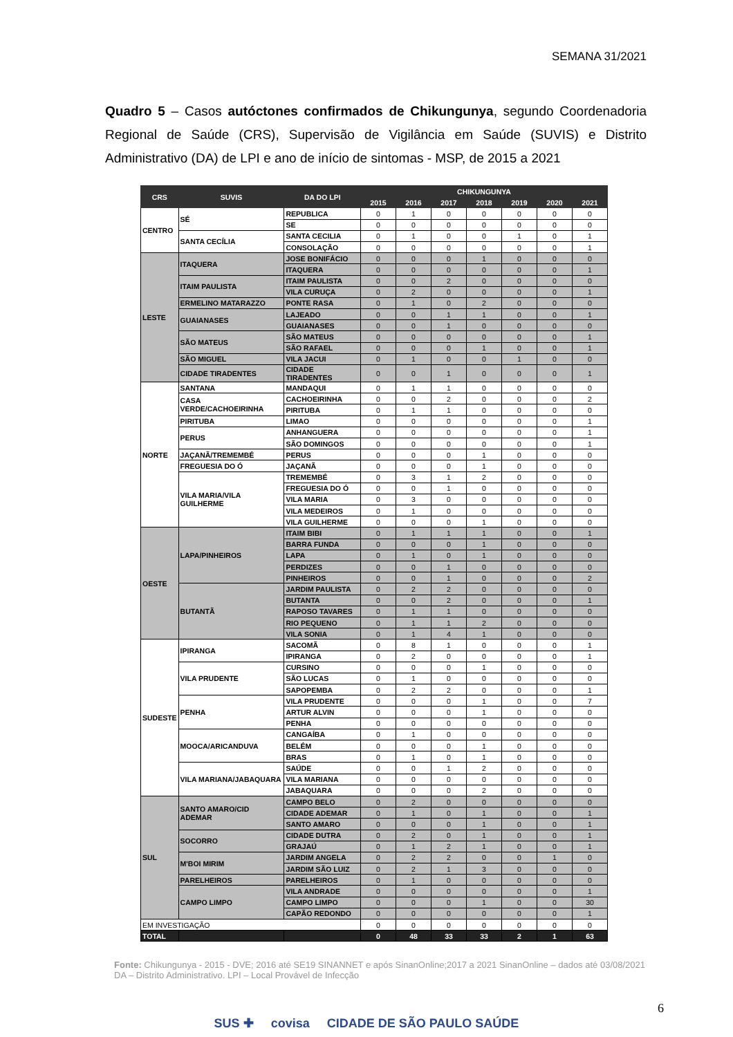SEMANA 31/2021
Quadro 5 – Casos autóctones confirmados de Chikungunya, segundo Coordenadoria Regional de Saúde (CRS), Supervisão de Vigilância em Saúde (SUVIS) e Distrito Administrativo (DA) de LPI e ano de início de sintomas - MSP, de 2015 a 2021
| CRS | SUVIS | DA DO LPI | CHIKUNGUNYA | | | | | | |
| --- | --- | --- | --- | --- | --- | --- | --- | --- | --- |
| | | | 2015 | 2016 | 2017 | 2018 | 2019 | 2020 | 2021 |
| CENTRO | SÉ | REPUBLICA | 0 | 1 | 0 | 0 | 0 | 0 | 0 |
| | | SE | 0 | 0 | 0 | 0 | 0 | 0 | 0 |
| | SANTA CECÍLIA | SANTA CECILIA | 0 | 1 | 0 | 0 | 1 | 0 | 1 |
| | | CONSOLAÇÃO | 0 | 0 | 0 | 0 | 0 | 0 | 1 |
| LESTE | ITAQUERA | JOSE BONIFÁCIO | 0 | 0 | 0 | 1 | 0 | 0 | 0 |
| | | ITAQUERA | 0 | 0 | 0 | 0 | 0 | 0 | 1 |
| | ITAIM PAULISTA | ITAIM PAULISTA | 0 | 0 | 2 | 0 | 0 | 0 | 0 |
| | | VILA CURUÇA | 0 | 2 | 0 | 0 | 0 | 0 | 1 |
| | ERMELINO MATARAZZO | PONTE RASA | 0 | 1 | 0 | 2 | 0 | 0 | 0 |
| | GUAIANASES | LAJEADO | 0 | 0 | 1 | 1 | 0 | 0 | 1 |
| | | GUAIANASES | 0 | 0 | 1 | 0 | 0 | 0 | 0 |
| | SÃO MATEUS | SÃO MATEUS | 0 | 0 | 0 | 0 | 0 | 0 | 1 |
| | | SÃO RAFAEL | 0 | 0 | 0 | 1 | 0 | 0 | 1 |
| | SÃO MIGUEL | VILA JACUI | 0 | 1 | 0 | 0 | 1 | 0 | 0 |
| | CIDADE TIRADENTES | CIDADE TIRADENTES | 0 | 0 | 1 | 0 | 0 | 0 | 1 |
| NORTE | SANTANA | MANDAQUI | 0 | 1 | 1 | 0 | 0 | 0 | 0 |
| | CASA VERDE/CACHOEIRINHA | CACHOEIRINHA | 0 | 0 | 2 | 0 | 0 | 0 | 2 |
| | | PIRITUBA | 0 | 1 | 1 | 0 | 0 | 0 | 0 |
| | PIRITUBA | LIMAO | 0 | 0 | 0 | 0 | 0 | 0 | 1 |
| | PERUS | ANHANGUERA | 0 | 0 | 0 | 0 | 0 | 0 | 1 |
| | | SÃO DOMINGOS | 0 | 0 | 0 | 0 | 0 | 0 | 1 |
| | JAÇANÃ/TREMEMBÉ | PERUS | 0 | 0 | 0 | 1 | 0 | 0 | 0 |
| | FREGUESIA DO Ó | JAÇANÃ | 0 | 0 | 0 | 1 | 0 | 0 | 0 |
| | VILA MARIA/VILA GUILHERME | TREMEMBÉ | 0 | 3 | 1 | 2 | 0 | 0 | 0 |
| | | FREGUESIA DO Ó | 0 | 0 | 1 | 0 | 0 | 0 | 0 |
| | | VILA MARIA | 0 | 3 | 0 | 0 | 0 | 0 | 0 |
| | | VILA MEDEIROS | 0 | 1 | 0 | 0 | 0 | 0 | 0 |
| | | VILA GUILHERME | 0 | 0 | 0 | 1 | 0 | 0 | 0 |
| OESTE | LAPA/PINHEIROS | ITAIM BIBI | 0 | 1 | 1 | 1 | 0 | 0 | 1 |
| | | BARRA FUNDA | 0 | 0 | 0 | 1 | 0 | 0 | 0 |
| | | LAPA | 0 | 1 | 0 | 1 | 0 | 0 | 0 |
| | | PERDIZES | 0 | 0 | 1 | 0 | 0 | 0 | 0 |
| | | PINHEIROS | 0 | 0 | 1 | 0 | 0 | 0 | 2 |
| | BUTANTÃ | JARDIM PAULISTA | 0 | 2 | 2 | 0 | 0 | 0 | 0 |
| | | BUTANTA | 0 | 0 | 2 | 0 | 0 | 0 | 1 |
| | | RAPOSO TAVARES | 0 | 1 | 1 | 0 | 0 | 0 | 0 |
| | | RIO PEQUENO | 0 | 1 | 1 | 2 | 0 | 0 | 0 |
| | | VILA SONIA | 0 | 1 | 4 | 1 | 0 | 0 | 0 |
| SUDESTE | IPIRANGA | SACOMÃ | 0 | 8 | 1 | 0 | 0 | 0 | 1 |
| | | IPIRANGA | 0 | 2 | 0 | 0 | 0 | 0 | 1 |
| | VILA PRUDENTE | CURSINO | 0 | 0 | 0 | 1 | 0 | 0 | 0 |
| | | SÃO LUCAS | 0 | 1 | 0 | 0 | 0 | 0 | 0 |
| | | SAPOPEMBA | 0 | 2 | 2 | 0 | 0 | 0 | 1 |
| | PENHA | VILA PRUDENTE | 0 | 0 | 0 | 1 | 0 | 0 | 7 |
| | | ARTUR ALVIN | 0 | 0 | 0 | 1 | 0 | 0 | 0 |
| | | PENHA | 0 | 0 | 0 | 0 | 0 | 0 | 0 |
| | MOOCA/ARICANDUVA | CANGAÍBA | 0 | 1 | 0 | 0 | 0 | 0 | 0 |
| | | BELÉM | 0 | 0 | 0 | 1 | 0 | 0 | 0 |
| | | BRAS | 0 | 1 | 0 | 1 | 0 | 0 | 0 |
| | VILA MARIANA/JABAQUARA | SAÚDE | 0 | 0 | 1 | 2 | 0 | 0 | 0 |
| | | VILA MARIANA | 0 | 0 | 0 | 0 | 0 | 0 | 0 |
| | | JABAQUARA | 0 | 0 | 0 | 2 | 0 | 0 | 0 |
| SUL | SANTO AMARO/CID ADEMAR | CAMPO BELO | 0 | 2 | 0 | 0 | 0 | 0 | 0 |
| | | CIDADE ADEMAR | 0 | 1 | 0 | 1 | 0 | 0 | 1 |
| | | SANTO AMARO | 0 | 0 | 0 | 1 | 0 | 0 | 1 |
| | SOCORRO | CIDADE DUTRA | 0 | 2 | 0 | 1 | 0 | 0 | 1 |
| | | GRAJAÚ | 0 | 1 | 2 | 1 | 0 | 0 | 1 |
| | M'BOI MIRIM | JARDIM ANGELA | 0 | 2 | 2 | 0 | 0 | 1 | 0 |
| | | JARDIM SÃO LUIZ | 0 | 2 | 1 | 3 | 0 | 0 | 0 |
| | PARELHEIROS | PARELHEIROS | 0 | 1 | 0 | 0 | 0 | 0 | 0 |
| | CAMPO LIMPO | VILA ANDRADE | 0 | 0 | 0 | 0 | 0 | 0 | 1 |
| | | CAMPO LIMPO | 0 | 0 | 0 | 1 | 0 | 0 | 30 |
| | | CAPÃO REDONDO | 0 | 0 | 0 | 0 | 0 | 0 | 1 |
| EM INVESTIGAÇÃO | | | 0 | 0 | 0 | 0 | 0 | 0 | 0 |
| TOTAL | | | 0 | 48 | 33 | 33 | 2 | 1 | 63 |
Fonte: Chikungunya - 2015 - DVE; 2016 até SE19 SINANNET e após SinanOnline;2017 a 2021 SinanOnline – dados até 03/08/2021 DA – Distrito Administrativo. LPI – Local Provável de Infecção
6
SUS ✚ covisa CIDADE DE SÃO PAULO SAÚDE